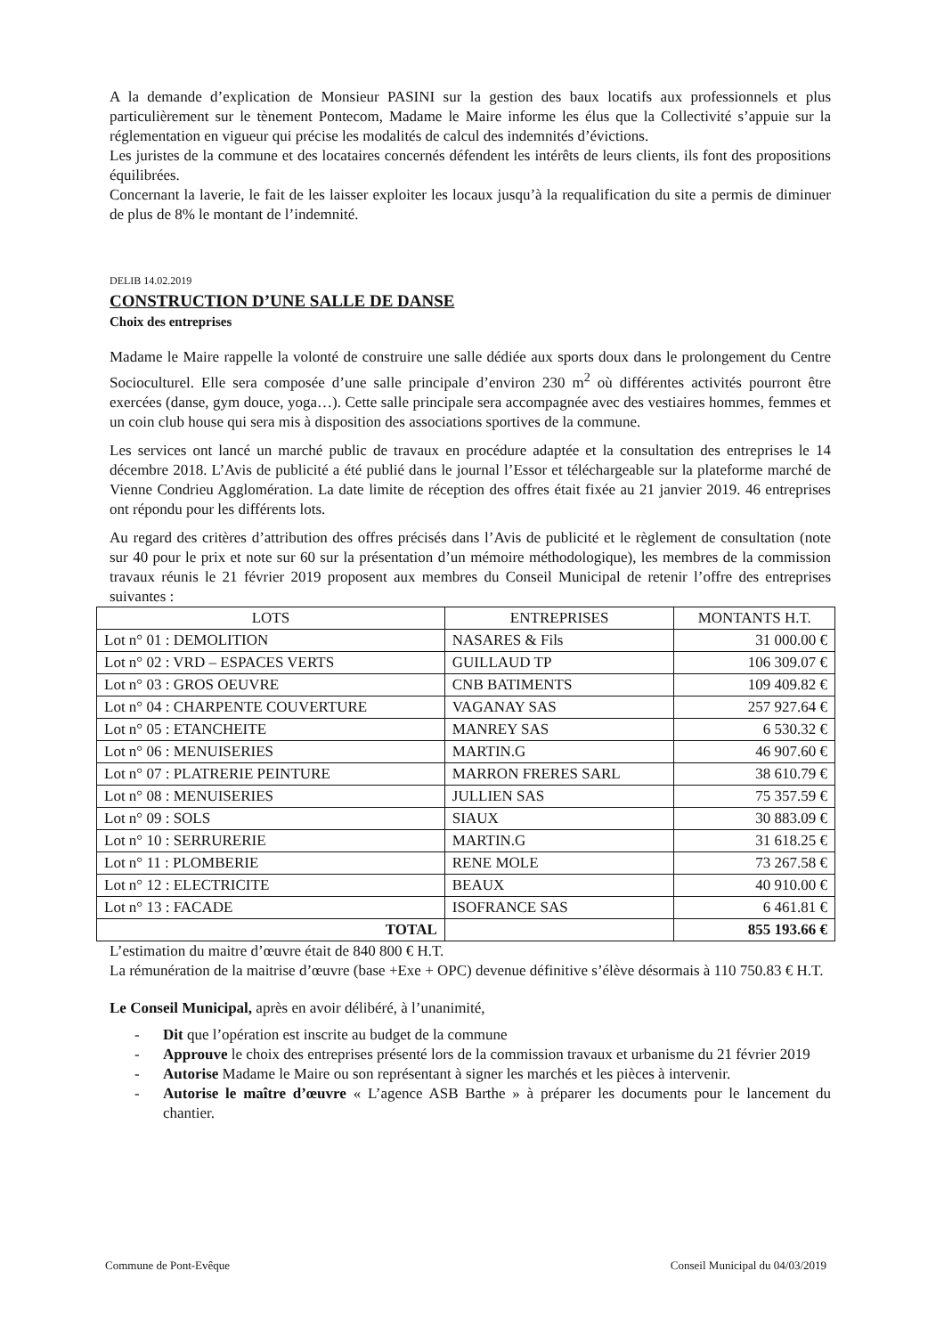A la demande d’explication de Monsieur PASINI sur la gestion des baux locatifs aux professionnels et plus particulièrement sur le tènement Pontecom, Madame le Maire informe les élus que la Collectivité s’appuie sur la réglementation en vigueur qui précise les modalités de calcul des indemnités d’évictions.
Les juristes de la commune et des locataires concernés défendent les intérêts de leurs clients, ils font des propositions équilibrées.
Concernant la laverie, le fait de les laisser exploiter les locaux jusqu’à la requalification du site a permis de diminuer de plus de 8% le montant de l’indemnité.
DELIB 14.02.2019
CONSTRUCTION D’UNE SALLE DE DANSE
Choix des entreprises
Madame le Maire rappelle la volonté de construire une salle dédiée aux sports doux dans le prolongement du Centre Socioculturel. Elle sera composée d’une salle principale d’environ 230 m<sup>2</sup> où différentes activités pourront être exercées (danse, gym douce, yoga…). Cette salle principale sera accompagnée avec des vestiaires hommes, femmes et un coin club house qui sera mis à disposition des associations sportives de la commune.
Les services ont lancé un marché public de travaux en procédure adaptée et la consultation des entreprises le 14 décembre 2018. L’Avis de publicité a été publié dans le journal l’Essor et téléchargeable sur la plateforme marché de Vienne Condrieu Agglomération. La date limite de réception des offres était fixée au 21 janvier 2019. 46 entreprises ont répondu pour les différents lots.
Au regard des critères d’attribution des offres précisés dans l’Avis de publicité et le règlement de consultation (note sur 40 pour le prix et note sur 60 sur la présentation d’un mémoire méthodologique), les membres de la commission travaux réunis le 21 février 2019 proposent aux membres du Conseil Municipal de retenir l’offre des entreprises suivantes :
| LOTS | ENTREPRISES | MONTANTS H.T. |
| --- | --- | --- |
| Lot n° 01 : DEMOLITION | NASARES & Fils | 31 000.00 € |
| Lot n° 02 : VRD – ESPACES VERTS | GUILLAUD TP | 106 309.07 € |
| Lot n° 03 : GROS OEUVRE | CNB BATIMENTS | 109 409.82 € |
| Lot n° 04 : CHARPENTE COUVERTURE | VAGANAY SAS | 257 927.64 € |
| Lot n° 05 : ETANCHEITE | MANREY SAS | 6 530.32 € |
| Lot n° 06 : MENUISERIES | MARTIN.G | 46 907.60 € |
| Lot n° 07 : PLATRERIE PEINTURE | MARRON FRERES SARL | 38 610.79 € |
| Lot n° 08 : MENUISERIES | JULLIEN SAS | 75 357.59 € |
| Lot n° 09 : SOLS | SIAUX | 30 883.09 € |
| Lot n° 10 : SERRURERIE | MARTIN.G | 31 618.25 € |
| Lot n° 11 : PLOMBERIE | RENE MOLE | 73 267.58 € |
| Lot n° 12 : ELECTRICITE | BEAUX | 40 910.00 € |
| Lot n° 13 : FACADE | ISOFRANCE SAS | 6 461.81 € |
| TOTAL | | 855 193.66 € |
L’estimation du maitre d’œuvre était de 840 800 € H.T.
La rémunération de la maitrise d’œuvre (base +Exe + OPC) devenue définitive s’élève désormais à 110 750.83 € H.T.
Le Conseil Municipal, après en avoir délibéré, à l’unanimité,
- Dit que l’opération est inscrite au budget de la commune
- Approuve le choix des entreprises présenté lors de la commission travaux et urbanisme du 21 février 2019
- Autorise Madame le Maire ou son représentant à signer les marchés et les pièces à intervenir.
- Autorise le maître d’œuvre « L’agence ASB Barthe » à préparer les documents pour le lancement du chantier.
Commune de Pont-Evêque Conseil Municipal du 04/03/2019